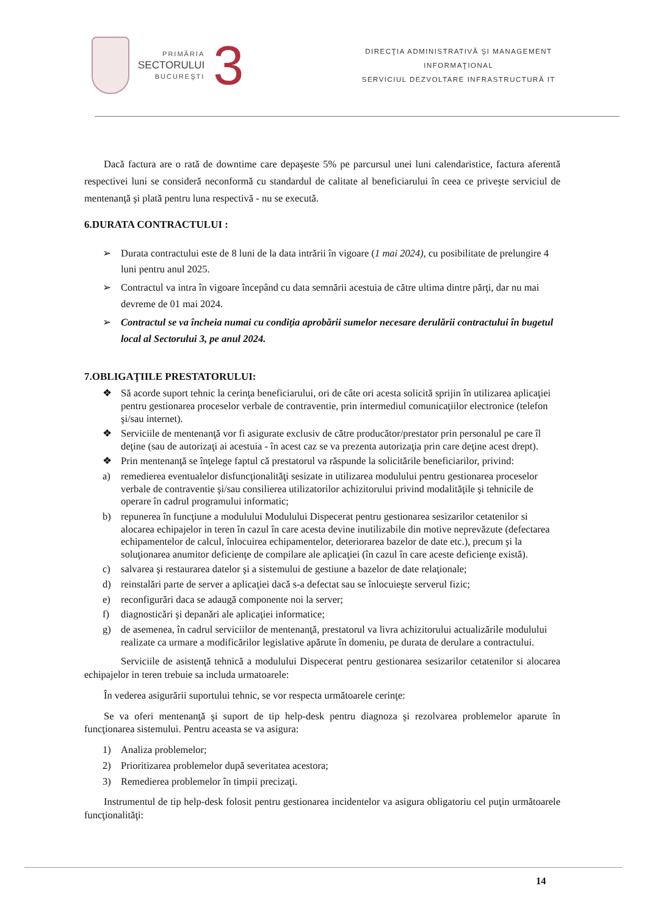PRIMĂRIA
SECTORULUI
BUCUREŞTI
3
DIRECŢIA ADMINISTRATIVĂ ŞI MANAGEMENT
INFORMAŢIONAL
SERVICIUL DEZVOLTARE INFRASTRUCTURĂ IT
Dacă factura are o rată de downtime care depaşeste 5% pe parcursul unei luni calendaristice, factura aferentă respectivei luni se consideră neconformă cu standardul de calitate al beneficiarului în ceea ce priveşte serviciul de mentenanţă şi plată pentru luna respectivă - nu se execută.
6.DURATA CONTRACTULUI :
➢ Durata contractului este de 8 luni de la data intrării în vigoare (1 mai 2024), cu posibilitate de prelungire 4 luni pentru anul 2025.
➢ Contractul va intra în vigoare începând cu data semnării acestuia de către ultima dintre părţi, dar nu mai devreme de 01 mai 2024.
➢ Contractul se va încheia numai cu condiţia aprobării sumelor necesare derulării contractului în bugetul local al Sectorului 3, pe anul 2024.
7.OBLIGAŢIILE PRESTATORULUI:
❖ Să acorde suport tehnic la cerinţa beneficiarului, ori de câte ori acesta solicită sprijin în utilizarea aplicaţiei pentru gestionarea proceselor verbale de contraventie, prin intermediul comunicaţiilor electronice (telefon şi/sau internet).
❖ Serviciile de mentenanţă vor fi asigurate exclusiv de către producător/prestator prin personalul pe care îl deţine (sau de autorizaţi ai acestuia - în acest caz se va prezenta autorizaţia prin care deţine acest drept).
❖ Prin mentenanţă se înţelege faptul că prestatorul va răspunde la solicitările beneficiarilor, privind:
a) remedierea eventualelor disfuncţionalităţi sesizate in utilizarea modulului pentru gestionarea proceselor verbale de contraventie şi/sau consilierea utilizatorilor achizitorului privind modalităţile şi tehnicile de operare în cadrul programului informatic;
b) repunerea în funcţiune a modulului Modulului Dispecerat pentru gestionarea sesizarilor cetatenilor si alocarea echipajelor in teren în cazul în care acesta devine inutilizabile din motive neprevăzute (defectarea echipamentelor de calcul, înlocuirea echipamentelor, deteriorarea bazelor de date etc.), precum şi la soluţionarea anumitor deficienţe de compilare ale aplicaţiei (în cazul în care aceste deficienţe există).
c) salvarea şi restaurarea datelor şi a sistemului de gestiune a bazelor de date relaţionale;
d) reinstalări parte de server a aplicaţiei dacă s-a defectat sau se înlocuieşte serverul fizic;
e) reconfigurări daca se adaugă componente noi la server;
f) diagnosticări şi depanări ale aplicaţiei informatice;
g) de asemenea, în cadrul serviciilor de mentenanţă, prestatorul va livra achizitorului actualizările modulului realizate ca urmare a modificărilor legislative apărute în domeniu, pe durata de derulare a contractului.
Serviciile de asistenţă tehnică a modulului Dispecerat pentru gestionarea sesizarilor cetatenilor si alocarea echipajelor in teren trebuie sa includa urmatoarele:
În vederea asigurării suportului tehnic, se vor respecta următoarele cerinţe:
Se va oferi mentenanţă şi suport de tip help-desk pentru diagnoza şi rezolvarea problemelor aparute în funcţionarea sistemului. Pentru aceasta se va asigura:
1) Analiza problemelor;
2) Prioritizarea problemelor după severitatea acestora;
3) Remedierea problemelor în timpii precizaţi.
Instrumentul de tip help-desk folosit pentru gestionarea incidentelor va asigura obligatoriu cel puţin următoarele funcţionalităţi:
14